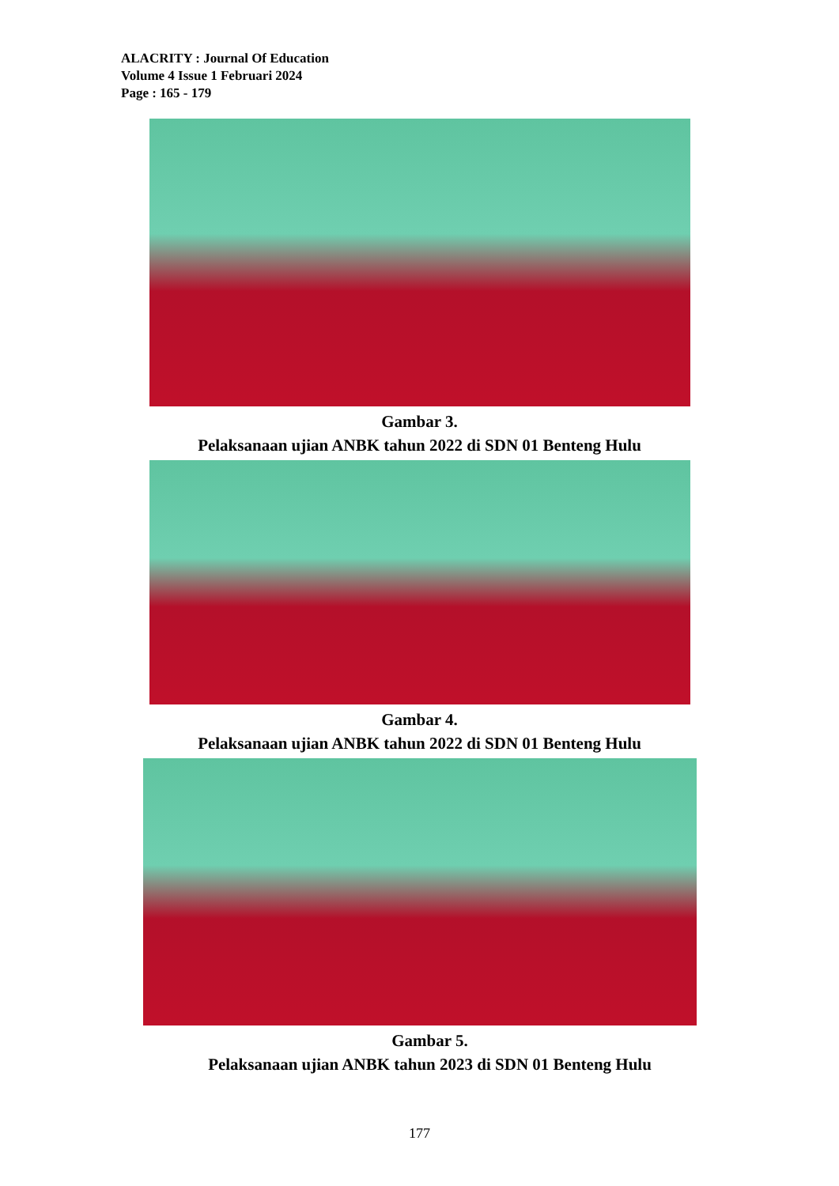ALACRITY : Journal Of Education
Volume 4 Issue 1 Februari 2024
Page : 165 - 179
Gambar 3.
Pelaksanaan ujian ANBK tahun 2022 di SDN 01 Benteng Hulu
Gambar 4.
Pelaksanaan ujian ANBK tahun 2022 di SDN 01 Benteng Hulu
Gambar 5.
Pelaksanaan ujian ANBK tahun 2023 di SDN 01 Benteng Hulu
177